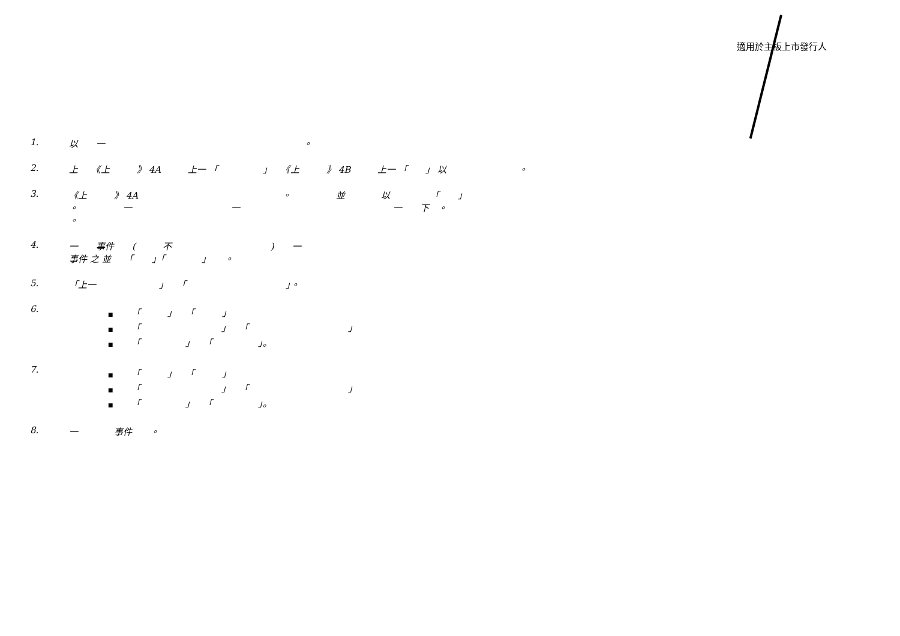適用於主板上市發行人
1. 以　　一　　　　　　　　　　　　　　　　　　　　　　。
2. 上　　《上　　　》 4A　　　上一 「　　　　　」　　《上　　　》 4B　　　上一 「　　」 以　　　　　　　　。
3. 《上　　　》 4A　　　　　　　　　　　　　　　　。　　　　　並　　　　以　　　　　「　　」
。　　　　　一　　　　　　　　　　　一　　　　　　　　　　　　　　　　　一　　下　。
。
4. 一　　事件　　(　　　不　　　　　　　　　　　)　　一
事件 之 並　　「　　」「　　　　」　　。
5. 「上一　　　　　　　」　　「　　　　　　　　　　　」。
6.
■ 「　　　」　　「　　　」
■ 「　　　　　　　　　」　　「　　　　　　　　　　　」
■ 「　　　　　」　　「　　　　　」。
7.
■ 「　　　」　　「　　　」
■ 「　　　　　　　　　」　　「　　　　　　　　　　　」
■ 「　　　　　」　　「　　　　　」。
8. 一　　　　事件　　。